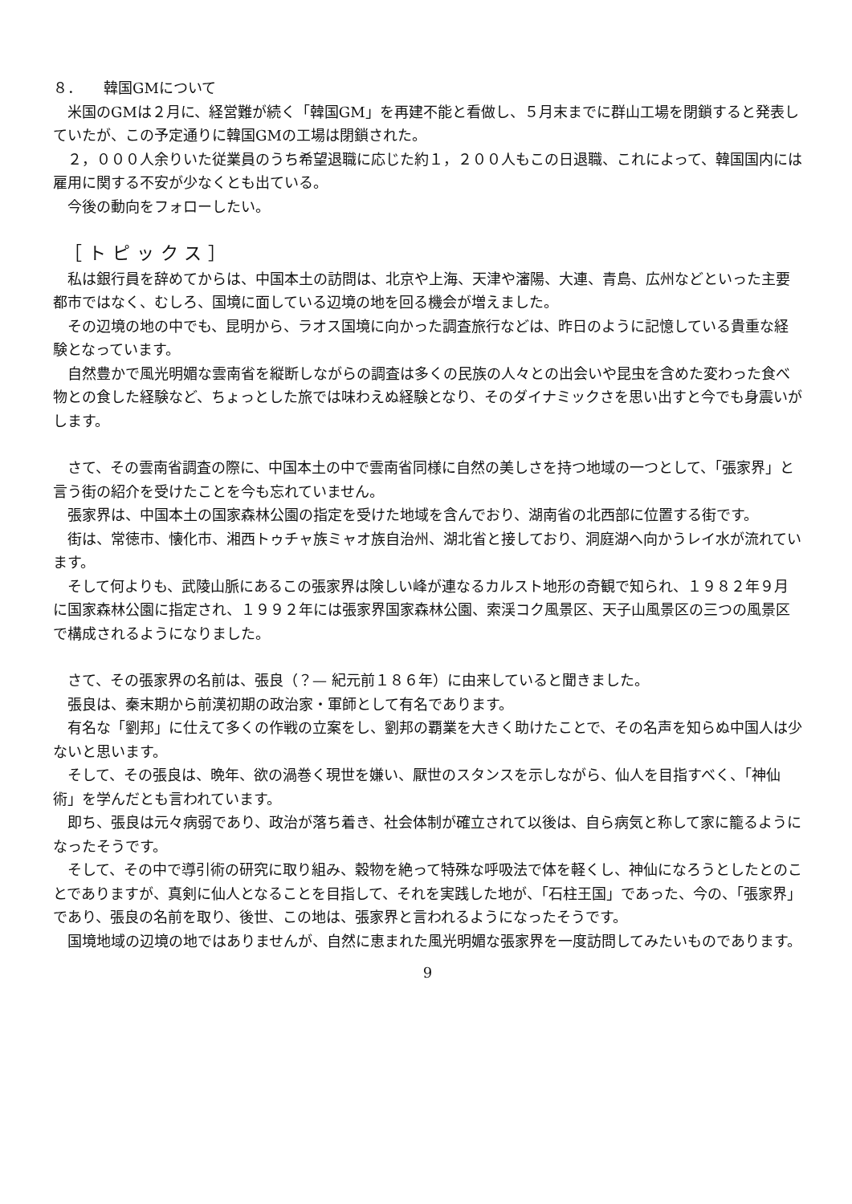８．　　韓国GMについて
米国のGMは２月に、経営難が続く「韓国GM」を再建不能と看做し、５月末までに群山工場を閉鎖すると発表していたが、この予定通りに韓国GMの工場は閉鎖された。
２，０００人余りいた従業員のうち希望退職に応じた約１，２００人もこの日退職、これによって、韓国国内には雇用に関する不安が少なくとも出ている。
今後の動向をフォローしたい。
［トピックス］
私は銀行員を辞めてからは、中国本土の訪問は、北京や上海、天津や瀋陽、大連、青島、広州などといった主要都市ではなく、むしろ、国境に面している辺境の地を回る機会が増えました。
その辺境の地の中でも、昆明から、ラオス国境に向かった調査旅行などは、昨日のように記憶している貴重な経験となっています。
自然豊かで風光明媚な雲南省を縦断しながらの調査は多くの民族の人々との出会いや昆虫を含めた変わった食べ物との食した経験など、ちょっとした旅では味わえぬ経験となり、そのダイナミックさを思い出すと今でも身震いがします。
さて、その雲南省調査の際に、中国本土の中で雲南省同様に自然の美しさを持つ地域の一つとして、「張家界」と言う街の紹介を受けたことを今も忘れていません。
張家界は、中国本土の国家森林公園の指定を受けた地域を含んでおり、湖南省の北西部に位置する街です。
街は、常徳市、懐化市、湘西トゥチャ族ミャオ族自治州、湖北省と接しており、洞庭湖へ向かうレイ水が流れています。
そして何よりも、武陵山脈にあるこの張家界は険しい峰が連なるカルスト地形の奇観で知られ、１９８２年９月に国家森林公園に指定され、１９９２年には張家界国家森林公園、索渓コク風景区、天子山風景区の三つの風景区で構成されるようになりました。
さて、その張家界の名前は、張良（？— 紀元前１８６年）に由来していると聞きました。
張良は、秦末期から前漢初期の政治家・軍師として有名であります。
有名な「劉邦」に仕えて多くの作戦の立案をし、劉邦の覇業を大きく助けたことで、その名声を知らぬ中国人は少ないと思います。
そして、その張良は、晩年、欲の渦巻く現世を嫌い、厭世のスタンスを示しながら、仙人を目指すべく、「神仙術」を学んだとも言われています。
即ち、張良は元々病弱であり、政治が落ち着き、社会体制が確立されて以後は、自ら病気と称して家に籠るようになったそうです。
そして、その中で導引術の研究に取り組み、穀物を絶って特殊な呼吸法で体を軽くし、神仙になろうとしたとのことでありますが、真剣に仙人となることを目指して、それを実践した地が、「石柱王国」であった、今の、「張家界」であり、張良の名前を取り、後世、この地は、張家界と言われるようになったそうです。
国境地域の辺境の地ではありませんが、自然に恵まれた風光明媚な張家界を一度訪問してみたいものであります。
9